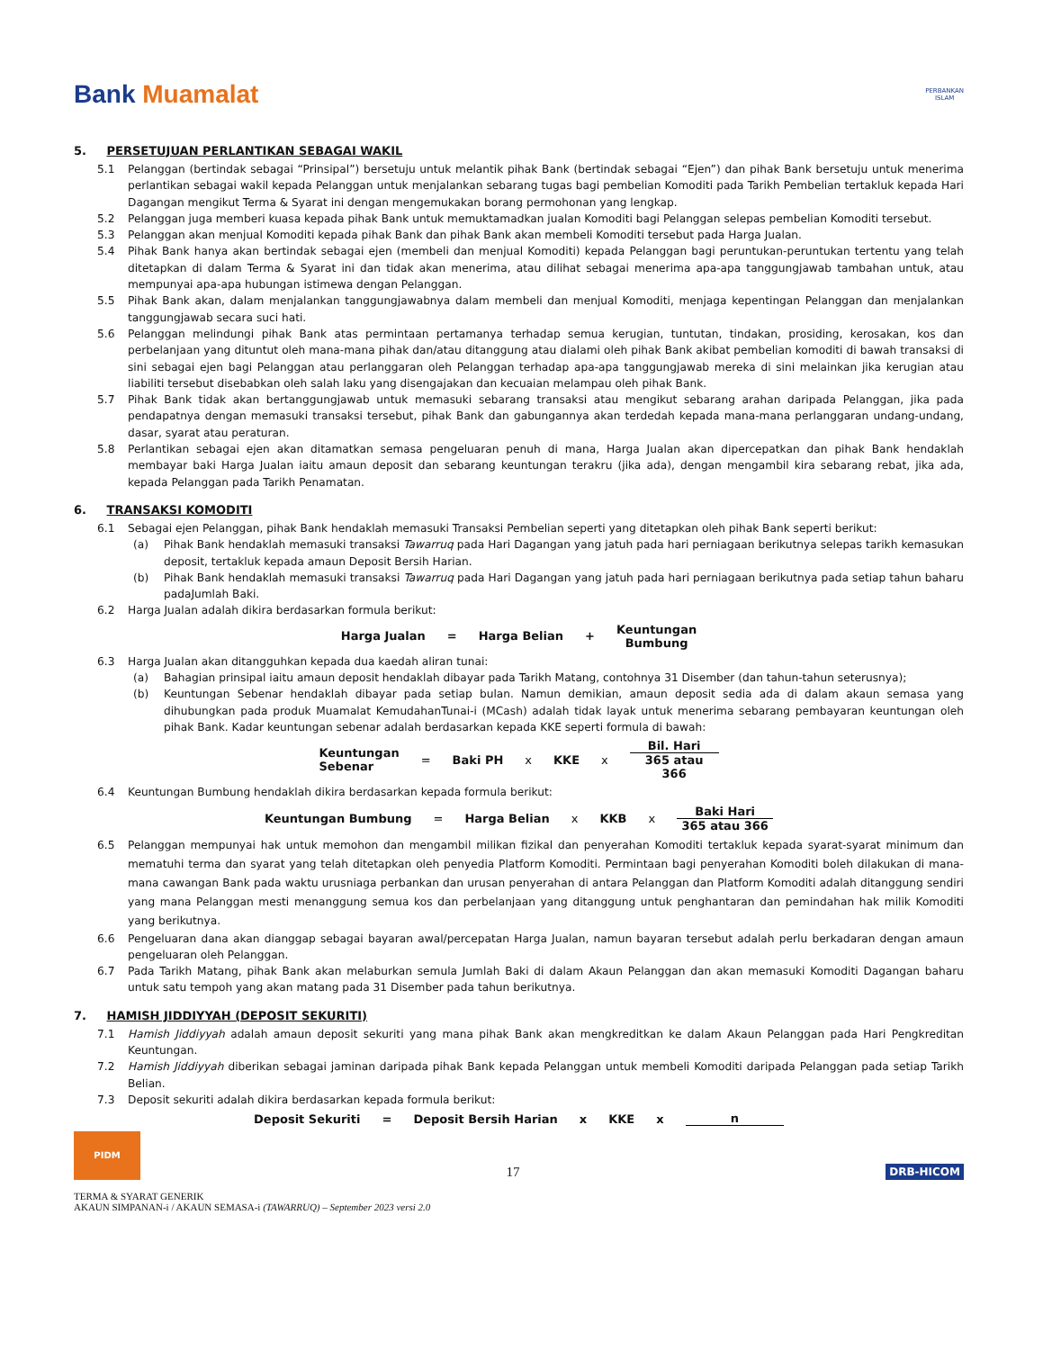Bank Muamalat
PERBANKAN
ISLAM
5. PERSETUJUAN PERLANTIKAN SEBAGAI WAKIL
5.1 Pelanggan (bertindak sebagai “Prinsipal”) bersetuju untuk melantik pihak Bank (bertindak sebagai “Ejen”) dan pihak Bank bersetuju untuk menerima perlantikan sebagai wakil kepada Pelanggan untuk menjalankan sebarang tugas bagi pembelian Komoditi pada Tarikh Pembelian tertakluk kepada Hari Dagangan mengikut Terma & Syarat ini dengan mengemukakan borang permohonan yang lengkap.
5.2 Pelanggan juga memberi kuasa kepada pihak Bank untuk memuktamadkan jualan Komoditi bagi Pelanggan selepas pembelian Komoditi tersebut.
5.3 Pelanggan akan menjual Komoditi kepada pihak Bank dan pihak Bank akan membeli Komoditi tersebut pada Harga Jualan.
5.4 Pihak Bank hanya akan bertindak sebagai ejen (membeli dan menjual Komoditi) kepada Pelanggan bagi peruntukan-peruntukan tertentu yang telah ditetapkan di dalam Terma & Syarat ini dan tidak akan menerima, atau dilihat sebagai menerima apa-apa tanggungjawab tambahan untuk, atau mempunyai apa-apa hubungan istimewa dengan Pelanggan.
5.5 Pihak Bank akan, dalam menjalankan tanggungjawabnya dalam membeli dan menjual Komoditi, menjaga kepentingan Pelanggan dan menjalankan tanggungjawab secara suci hati.
5.6 Pelanggan melindungi pihak Bank atas permintaan pertamanya terhadap semua kerugian, tuntutan, tindakan, prosiding, kerosakan, kos dan perbelanjaan yang dituntut oleh mana-mana pihak dan/atau ditanggung atau dialami oleh pihak Bank akibat pembelian komoditi di bawah transaksi di sini sebagai ejen bagi Pelanggan atau perlanggaran oleh Pelanggan terhadap apa-apa tanggungjawab mereka di sini melainkan jika kerugian atau liabiliti tersebut disebabkan oleh salah laku yang disengajakan dan kecuaian melampau oleh pihak Bank.
5.7 Pihak Bank tidak akan bertanggungjawab untuk memasuki sebarang transaksi atau mengikut sebarang arahan daripada Pelanggan, jika pada pendapatnya dengan memasuki transaksi tersebut, pihak Bank dan gabungannya akan terdedah kepada mana-mana perlanggaran undang-undang, dasar, syarat atau peraturan.
5.8 Perlantikan sebagai ejen akan ditamatkan semasa pengeluaran penuh di mana, Harga Jualan akan dipercepatkan dan pihak Bank hendaklah membayar baki Harga Jualan iaitu amaun deposit dan sebarang keuntungan terakru (jika ada), dengan mengambil kira sebarang rebat, jika ada, kepada Pelanggan pada Tarikh Penamatan.
6. TRANSAKSI KOMODITI
6.1 Sebagai ejen Pelanggan, pihak Bank hendaklah memasuki Transaksi Pembelian seperti yang ditetapkan oleh pihak Bank seperti berikut:
(a) Pihak Bank hendaklah memasuki transaksi Tawarruq pada Hari Dagangan yang jatuh pada hari perniagaan berikutnya selepas tarikh kemasukan deposit, tertakluk kepada amaun Deposit Bersih Harian.
(b) Pihak Bank hendaklah memasuki transaksi Tawarruq pada Hari Dagangan yang jatuh pada hari perniagaan berikutnya pada setiap tahun baharu padaJumlah Baki.
6.2 Harga Jualan adalah dikira berdasarkan formula berikut:
Harga Jualan = Harga Belian + Keuntungan
Bumbung
6.3 Harga Jualan akan ditangguhkan kepada dua kaedah aliran tunai:
(a) Bahagian prinsipal iaitu amaun deposit hendaklah dibayar pada Tarikh Matang, contohnya 31 Disember (dan tahun-tahun seterusnya);
(b) Keuntungan Sebenar hendaklah dibayar pada setiap bulan. Namun demikian, amaun deposit sedia ada di dalam akaun semasa yang dihubungkan pada produk Muamalat KemudahanTunai-i (MCash) adalah tidak layak untuk menerima sebarang pembayaran keuntungan oleh pihak Bank. Kadar keuntungan sebenar adalah berdasarkan kepada KKE seperti formula di bawah:
Keuntungan
Sebenar = Baki PH x KKE x
Bil. Hari
365 atau
366
6.4 Keuntungan Bumbung hendaklah dikira berdasarkan kepada formula berikut:
Keuntungan Bumbung = Harga Belian x KKB x
Baki Hari
365 atau 366
6.5 Pelanggan mempunyai hak untuk memohon dan mengambil milikan fizikal dan penyerahan Komoditi tertakluk kepada syarat-syarat minimum dan mematuhi terma dan syarat yang telah ditetapkan oleh penyedia Platform Komoditi. Permintaan bagi penyerahan Komoditi boleh dilakukan di mana-mana cawangan Bank pada waktu urusniaga perbankan dan urusan penyerahan di antara Pelanggan dan Platform Komoditi adalah ditanggung sendiri yang mana Pelanggan mesti menanggung semua kos dan perbelanjaan yang ditanggung untuk penghantaran dan pemindahan hak milik Komoditi yang berikutnya.
6.6 Pengeluaran dana akan dianggap sebagai bayaran awal/percepatan Harga Jualan, namun bayaran tersebut adalah perlu berkadaran dengan amaun pengeluaran oleh Pelanggan.
6.7 Pada Tarikh Matang, pihak Bank akan melaburkan semula Jumlah Baki di dalam Akaun Pelanggan dan akan memasuki Komoditi Dagangan baharu untuk satu tempoh yang akan matang pada 31 Disember pada tahun berikutnya.
7. HAMISH JIDDIYYAH (DEPOSIT SEKURITI)
7.1 Hamish Jiddiyyah adalah amaun deposit sekuriti yang mana pihak Bank akan mengkreditkan ke dalam Akaun Pelanggan pada Hari Pengkreditan Keuntungan.
7.2 Hamish Jiddiyyah diberikan sebagai jaminan daripada pihak Bank kepada Pelanggan untuk membeli Komoditi daripada Pelanggan pada setiap Tarikh Belian.
7.3 Deposit sekuriti adalah dikira berdasarkan kepada formula berikut:
Deposit Sekuriti = Deposit Bersih Harian x KKE x n
PIDM
17
DRB-HICOM
TERMA & SYARAT GENERIK
AKAUN SIMPANAN-i / AKAUN SEMASA-i (TAWARRUQ) – September 2023 versi 2.0